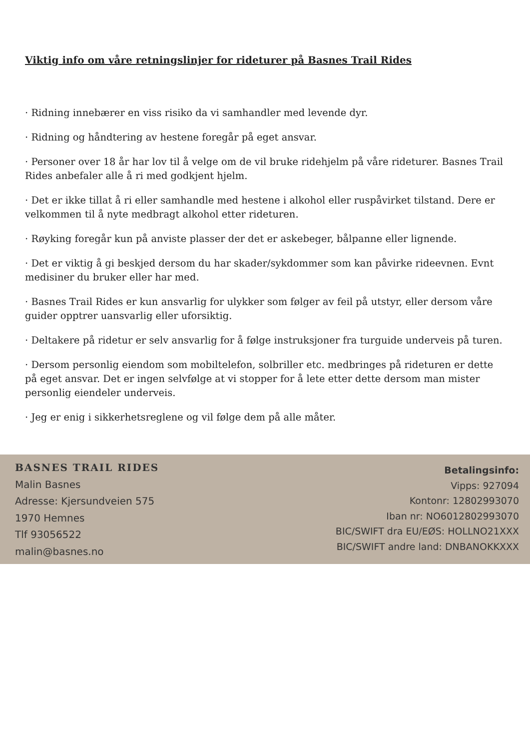Viktig info om våre retningslinjer for rideturer på Basnes Trail Rides
· Ridning innebærer en viss risiko da vi samhandler med levende dyr.
· Ridning og håndtering av hestene foregår på eget ansvar.
· Personer over 18 år har lov til å velge om de vil bruke ridehjelm på våre rideturer. Basnes Trail Rides anbefaler alle å ri med godkjent hjelm.
· Det er ikke tillat å ri eller samhandle med hestene i alkohol eller ruspåvirket tilstand. Dere er velkommen til å nyte medbragt alkohol etter rideturen.
· Røyking foregår kun på anviste plasser der det er askebeger, bålpanne eller lignende.
· Det er viktig å gi beskjed dersom du har skader/sykdommer som kan påvirke rideevnen. Evnt medisiner du bruker eller har med.
· Basnes Trail Rides er kun ansvarlig for ulykker som følger av feil på utstyr, eller dersom våre guider opptrer uansvarlig eller uforsiktig.
· Deltakere på ridetur er selv ansvarlig for å følge instruksjoner fra turguide underveis på turen.
· Dersom personlig eiendom som mobiltelefon, solbriller etc. medbringes på rideturen er dette på eget ansvar. Det er ingen selvfølge at vi stopper for å lete etter dette dersom man mister personlig eiendeler underveis.
· Jeg er enig i sikkerhetsreglene og vil følge dem på alle måter.
BASNES TRAIL RIDES
Malin Basnes
Adresse: Kjersundveien 575
1970 Hemnes
Tlf 93056522
malin@basnes.no
Betalingsinfo:
Vipps: 927094
Kontonr: 12802993070
Iban nr: NO6012802993070
BIC/SWIFT dra EU/EØS: HOLLNO21XXX
BIC/SWIFT andre land: DNBANOKKXXX